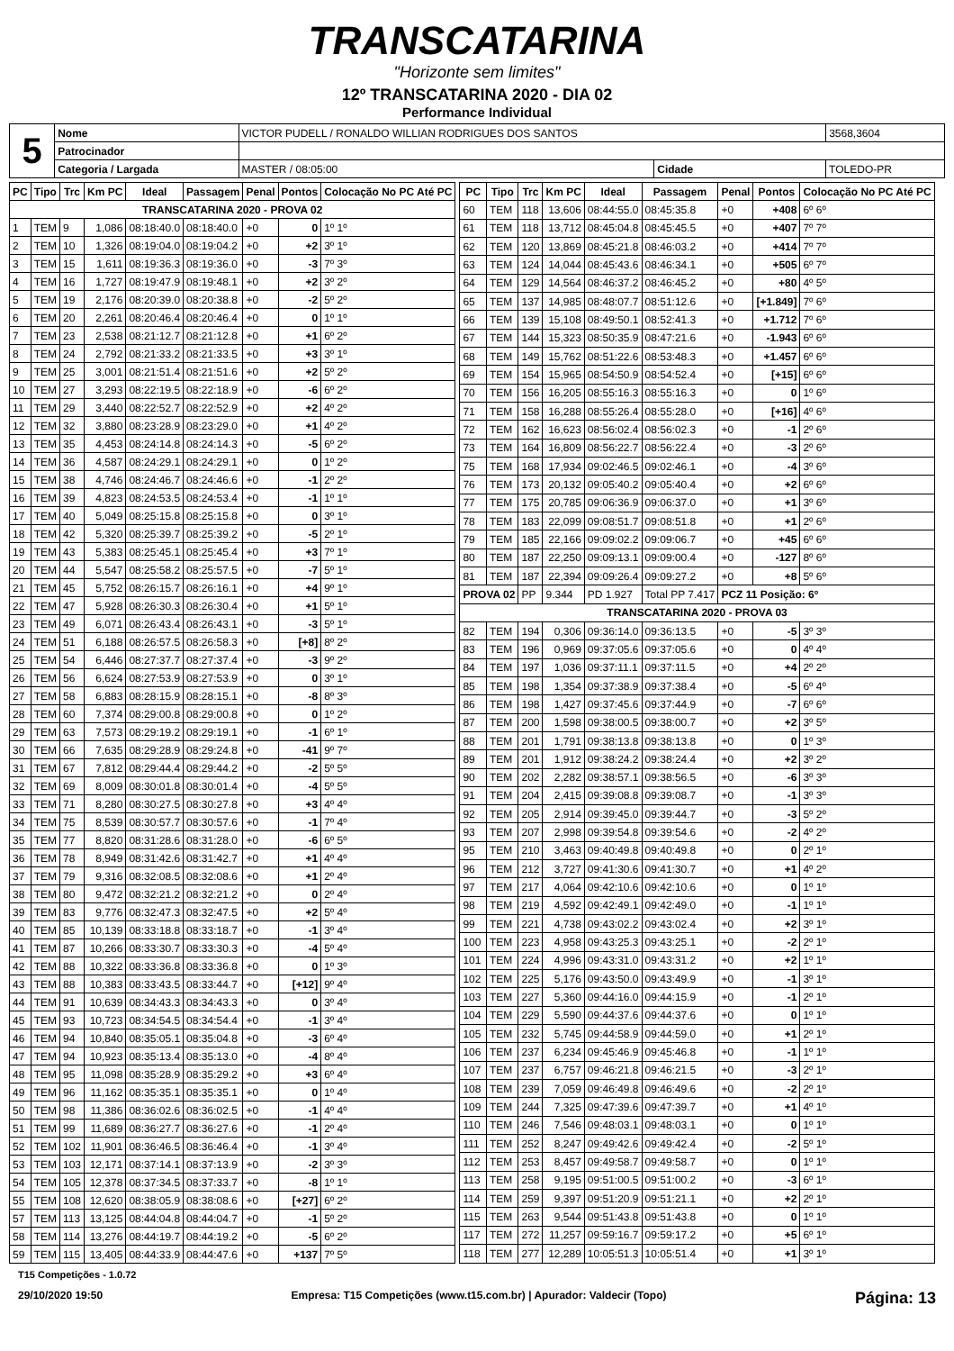TRANSCATARINA
"Horizonte sem limites"
12º TRANSCATARINA 2020 - DIA 02
Performance Individual
| 5 | Nome | VICTOR PUDELL / RONALDO WILLIAN RODRIGUES DOS SANTOS | | | 3568,3604 |
| | Patrocinador | | | | |
| | Categoria / Largada | MASTER / 08:05:00 | Cidade | TOLEDO-PR | |
| PC | Tipo | Trc | Km PC | Ideal | Passagem | Penal | Pontos | Colocação No PC Até PC |
| --- | --- | --- | --- | --- | --- | --- | --- | --- |
| TRANSCATARINA 2020 - PROVA 02 | | | | | | | | |
| 1 | TEM | 9 | 1,086 | 08:18:40.0 | 08:18:40.0 | +0 | 0 | 1º 1º |
| 2 | TEM | 10 | 1,326 | 08:19:04.0 | 08:19:04.2 | +0 | +2 | 3º 1º |
| 3 | TEM | 15 | 1,611 | 08:19:36.3 | 08:19:36.0 | +0 | -3 | 7º 3º |
| 4 | TEM | 16 | 1,727 | 08:19:47.9 | 08:19:48.1 | +0 | +2 | 3º 2º |
| 5 | TEM | 19 | 2,176 | 08:20:39.0 | 08:20:38.8 | +0 | -2 | 5º 2º |
| 6 | TEM | 20 | 2,261 | 08:20:46.4 | 08:20:46.4 | +0 | 0 | 1º 1º |
| 7 | TEM | 23 | 2,538 | 08:21:12.7 | 08:21:12.8 | +0 | +1 | 6º 2º |
| 8 | TEM | 24 | 2,792 | 08:21:33.2 | 08:21:33.5 | +0 | +3 | 3º 1º |
| 9 | TEM | 25 | 3,001 | 08:21:51.4 | 08:21:51.6 | +0 | +2 | 5º 2º |
| 10 | TEM | 27 | 3,293 | 08:22:19.5 | 08:22:18.9 | +0 | -6 | 6º 2º |
| 11 | TEM | 29 | 3,440 | 08:22:52.7 | 08:22:52.9 | +0 | +2 | 4º 2º |
| 12 | TEM | 32 | 3,880 | 08:23:28.9 | 08:23:29.0 | +0 | +1 | 4º 2º |
| 13 | TEM | 35 | 4,453 | 08:24:14.8 | 08:24:14.3 | +0 | -5 | 6º 2º |
| 14 | TEM | 36 | 4,587 | 08:24:29.1 | 08:24:29.1 | +0 | 0 | 1º 2º |
| 15 | TEM | 38 | 4,746 | 08:24:46.7 | 08:24:46.6 | +0 | -1 | 2º 2º |
| 16 | TEM | 39 | 4,823 | 08:24:53.5 | 08:24:53.4 | +0 | -1 | 1º 1º |
| 17 | TEM | 40 | 5,049 | 08:25:15.8 | 08:25:15.8 | +0 | 0 | 3º 1º |
| 18 | TEM | 42 | 5,320 | 08:25:39.7 | 08:25:39.2 | +0 | -5 | 2º 1º |
| 19 | TEM | 43 | 5,383 | 08:25:45.1 | 08:25:45.4 | +0 | +3 | 7º 1º |
| 20 | TEM | 44 | 5,547 | 08:25:58.2 | 08:25:57.5 | +0 | -7 | 5º 1º |
| 21 | TEM | 45 | 5,752 | 08:26:15.7 | 08:26:16.1 | +0 | +4 | 9º 1º |
| 22 | TEM | 47 | 5,928 | 08:26:30.3 | 08:26:30.4 | +0 | +1 | 5º 1º |
| 23 | TEM | 49 | 6,071 | 08:26:43.4 | 08:26:43.1 | +0 | -3 | 5º 1º |
| 24 | TEM | 51 | 6,188 | 08:26:57.5 | 08:26:58.3 | +0 | [+8] | 8º 2º |
| 25 | TEM | 54 | 6,446 | 08:27:37.7 | 08:27:37.4 | +0 | -3 | 9º 2º |
| 26 | TEM | 56 | 6,624 | 08:27:53.9 | 08:27:53.9 | +0 | 0 | 3º 1º |
| 27 | TEM | 58 | 6,883 | 08:28:15.9 | 08:28:15.1 | +0 | -8 | 8º 3º |
| 28 | TEM | 60 | 7,374 | 08:29:00.8 | 08:29:00.8 | +0 | 0 | 1º 2º |
| 29 | TEM | 63 | 7,573 | 08:29:19.2 | 08:29:19.1 | +0 | -1 | 6º 1º |
| 30 | TEM | 66 | 7,635 | 08:29:28.9 | 08:29:24.8 | +0 | -41 | 9º 7º |
| 31 | TEM | 67 | 7,812 | 08:29:44.4 | 08:29:44.2 | +0 | -2 | 5º 5º |
| 32 | TEM | 69 | 8,009 | 08:30:01.8 | 08:30:01.4 | +0 | -4 | 5º 5º |
| 33 | TEM | 71 | 8,280 | 08:30:27.5 | 08:30:27.8 | +0 | +3 | 4º 4º |
| 34 | TEM | 75 | 8,539 | 08:30:57.7 | 08:30:57.6 | +0 | -1 | 7º 4º |
| 35 | TEM | 77 | 8,820 | 08:31:28.6 | 08:31:28.0 | +0 | -6 | 6º 5º |
| 36 | TEM | 78 | 8,949 | 08:31:42.6 | 08:31:42.7 | +0 | +1 | 4º 4º |
| 37 | TEM | 79 | 9,316 | 08:32:08.5 | 08:32:08.6 | +0 | +1 | 2º 4º |
| 38 | TEM | 80 | 9,472 | 08:32:21.2 | 08:32:21.2 | +0 | 0 | 2º 4º |
| 39 | TEM | 83 | 9,776 | 08:32:47.3 | 08:32:47.5 | +0 | +2 | 5º 4º |
| 40 | TEM | 85 | 10,139 | 08:33:18.8 | 08:33:18.7 | +0 | -1 | 3º 4º |
| 41 | TEM | 87 | 10,266 | 08:33:30.7 | 08:33:30.3 | +0 | -4 | 5º 4º |
| 42 | TEM | 88 | 10,322 | 08:33:36.8 | 08:33:36.8 | +0 | 0 | 1º 3º |
| 43 | TEM | 88 | 10,383 | 08:33:43.5 | 08:33:44.7 | +0 | [+12] | 9º 4º |
| 44 | TEM | 91 | 10,639 | 08:34:43.3 | 08:34:43.3 | +0 | 0 | 3º 4º |
| 45 | TEM | 93 | 10,723 | 08:34:54.5 | 08:34:54.4 | +0 | -1 | 3º 4º |
| 46 | TEM | 94 | 10,840 | 08:35:05.1 | 08:35:04.8 | +0 | -3 | 6º 4º |
| 47 | TEM | 94 | 10,923 | 08:35:13.4 | 08:35:13.0 | +0 | -4 | 8º 4º |
| 48 | TEM | 95 | 11,098 | 08:35:28.9 | 08:35:29.2 | +0 | +3 | 6º 4º |
| 49 | TEM | 96 | 11,162 | 08:35:35.1 | 08:35:35.1 | +0 | 0 | 1º 4º |
| 50 | TEM | 98 | 11,386 | 08:36:02.6 | 08:36:02.5 | +0 | -1 | 4º 4º |
| 51 | TEM | 99 | 11,689 | 08:36:27.7 | 08:36:27.6 | +0 | -1 | 2º 4º |
| 52 | TEM | 102 | 11,901 | 08:36:46.5 | 08:36:46.4 | +0 | -1 | 3º 4º |
| 53 | TEM | 103 | 12,171 | 08:37:14.1 | 08:37:13.9 | +0 | -2 | 3º 3º |
| 54 | TEM | 105 | 12,378 | 08:37:34.5 | 08:37:33.7 | +0 | -8 | 1º 1º |
| 55 | TEM | 108 | 12,620 | 08:38:05.9 | 08:38:08.6 | +0 | [+27] | 6º 2º |
| 57 | TEM | 113 | 13,125 | 08:44:04.8 | 08:44:04.7 | +0 | -1 | 5º 2º |
| 58 | TEM | 114 | 13,276 | 08:44:19.7 | 08:44:19.2 | +0 | -5 | 6º 2º |
| 59 | TEM | 115 | 13,405 | 08:44:33.9 | 08:44:47.6 | +0 | +137 | 7º 5º |
| PC | Tipo | Trc | Km PC | Ideal | Passagem | Penal | Pontos | Colocação No PC Até PC |
| --- | --- | --- | --- | --- | --- | --- | --- | --- |
| 60 | TEM | 118 | 13,606 | 08:44:55.0 | 08:45:35.8 | +0 | +408 | 6º 6º |
| 61 | TEM | 118 | 13,712 | 08:45:04.8 | 08:45:45.5 | +0 | +407 | 7º 7º |
| 62 | TEM | 120 | 13,869 | 08:45:21.8 | 08:46:03.2 | +0 | +414 | 7º 7º |
| 63 | TEM | 124 | 14,044 | 08:45:43.6 | 08:46:34.1 | +0 | +505 | 6º 7º |
| 64 | TEM | 129 | 14,564 | 08:46:37.2 | 08:46:45.2 | +0 | +80 | 4º 5º |
| 65 | TEM | 137 | 14,985 | 08:48:07.7 | 08:51:12.6 | +0 | [+1.849] | 7º 6º |
| 66 | TEM | 139 | 15,108 | 08:49:50.1 | 08:52:41.3 | +0 | +1.712 | 7º 6º |
| 67 | TEM | 144 | 15,323 | 08:50:35.9 | 08:47:21.6 | +0 | -1.943 | 6º 6º |
| 68 | TEM | 149 | 15,762 | 08:51:22.6 | 08:53:48.3 | +0 | +1.457 | 6º 6º |
| 69 | TEM | 154 | 15,965 | 08:54:50.9 | 08:54:52.4 | +0 | [+15] | 6º 6º |
| 70 | TEM | 156 | 16,205 | 08:55:16.3 | 08:55:16.3 | +0 | 0 | 1º 6º |
| 71 | TEM | 158 | 16,288 | 08:55:26.4 | 08:55:28.0 | +0 | [+16] | 4º 6º |
| 72 | TEM | 162 | 16,623 | 08:56:02.4 | 08:56:02.3 | +0 | -1 | 2º 6º |
| 73 | TEM | 164 | 16,809 | 08:56:22.7 | 08:56:22.4 | +0 | -3 | 2º 6º |
| 75 | TEM | 168 | 17,934 | 09:02:46.5 | 09:02:46.1 | +0 | -4 | 3º 6º |
| 76 | TEM | 173 | 20,132 | 09:05:40.2 | 09:05:40.4 | +0 | +2 | 6º 6º |
| 77 | TEM | 175 | 20,785 | 09:06:36.9 | 09:06:37.0 | +0 | +1 | 3º 6º |
| 78 | TEM | 183 | 22,099 | 09:08:51.7 | 09:08:51.8 | +0 | +1 | 2º 6º |
| 79 | TEM | 185 | 22,166 | 09:09:02.2 | 09:09:06.7 | +0 | +45 | 6º 6º |
| 80 | TEM | 187 | 22,250 | 09:09:13.1 | 09:09:00.4 | +0 | -127 | 8º 6º |
| 81 | TEM | 187 | 22,394 | 09:09:26.4 | 09:09:27.2 | +0 | +8 | 5º 6º |
| PROVA 02 | | PP | 9.344 | PD 1.927 | Total PP 7.417 | PCZ 11 Posição: 6º | | |
| TRANSCATARINA 2020 - PROVA 03 | | | | | | | | |
| 82 | TEM | 194 | 0,306 | 09:36:14.0 | 09:36:13.5 | +0 | -5 | 3º 3º |
| 83 | TEM | 196 | 0,969 | 09:37:05.6 | 09:37:05.6 | +0 | 0 | 4º 4º |
| 84 | TEM | 197 | 1,036 | 09:37:11.1 | 09:37:11.5 | +0 | +4 | 2º 2º |
| 85 | TEM | 198 | 1,354 | 09:37:38.9 | 09:37:38.4 | +0 | -5 | 6º 4º |
| 86 | TEM | 198 | 1,427 | 09:37:45.6 | 09:37:44.9 | +0 | -7 | 6º 6º |
| 87 | TEM | 200 | 1,598 | 09:38:00.5 | 09:38:00.7 | +0 | +2 | 3º 5º |
| 88 | TEM | 201 | 1,791 | 09:38:13.8 | 09:38:13.8 | +0 | 0 | 1º 3º |
| 89 | TEM | 201 | 1,912 | 09:38:24.2 | 09:38:24.4 | +0 | +2 | 3º 2º |
| 90 | TEM | 202 | 2,282 | 09:38:57.1 | 09:38:56.5 | +0 | -6 | 3º 3º |
| 91 | TEM | 204 | 2,415 | 09:39:08.8 | 09:39:08.7 | +0 | -1 | 3º 3º |
| 92 | TEM | 205 | 2,914 | 09:39:45.0 | 09:39:44.7 | +0 | -3 | 5º 2º |
| 93 | TEM | 207 | 2,998 | 09:39:54.8 | 09:39:54.6 | +0 | -2 | 4º 2º |
| 95 | TEM | 210 | 3,463 | 09:40:49.8 | 09:40:49.8 | +0 | 0 | 2º 1º |
| 96 | TEM | 212 | 3,727 | 09:41:30.6 | 09:41:30.7 | +0 | +1 | 4º 2º |
| 97 | TEM | 217 | 4,064 | 09:42:10.6 | 09:42:10.6 | +0 | 0 | 1º 1º |
| 98 | TEM | 219 | 4,592 | 09:42:49.1 | 09:42:49.0 | +0 | -1 | 1º 1º |
| 99 | TEM | 221 | 4,738 | 09:43:02.2 | 09:43:02.4 | +0 | +2 | 3º 1º |
| 100 | TEM | 223 | 4,958 | 09:43:25.3 | 09:43:25.1 | +0 | -2 | 2º 1º |
| 101 | TEM | 224 | 4,996 | 09:43:31.0 | 09:43:31.2 | +0 | +2 | 1º 1º |
| 102 | TEM | 225 | 5,176 | 09:43:50.0 | 09:43:49.9 | +0 | -1 | 3º 1º |
| 103 | TEM | 227 | 5,360 | 09:44:16.0 | 09:44:15.9 | +0 | -1 | 2º 1º |
| 104 | TEM | 229 | 5,590 | 09:44:37.6 | 09:44:37.6 | +0 | 0 | 1º 1º |
| 105 | TEM | 232 | 5,745 | 09:44:58.9 | 09:44:59.0 | +0 | +1 | 2º 1º |
| 106 | TEM | 237 | 6,234 | 09:45:46.9 | 09:45:46.8 | +0 | -1 | 1º 1º |
| 107 | TEM | 237 | 6,757 | 09:46:21.8 | 09:46:21.5 | +0 | -3 | 2º 1º |
| 108 | TEM | 239 | 7,059 | 09:46:49.8 | 09:46:49.6 | +0 | -2 | 2º 1º |
| 109 | TEM | 244 | 7,325 | 09:47:39.6 | 09:47:39.7 | +0 | +1 | 4º 1º |
| 110 | TEM | 246 | 7,546 | 09:48:03.1 | 09:48:03.1 | +0 | 0 | 1º 1º |
| 111 | TEM | 252 | 8,247 | 09:49:42.6 | 09:49:42.4 | +0 | -2 | 5º 1º |
| 112 | TEM | 253 | 8,457 | 09:49:58.7 | 09:49:58.7 | +0 | 0 | 1º 1º |
| 113 | TEM | 258 | 9,195 | 09:51:00.5 | 09:51:00.2 | +0 | -3 | 6º 1º |
| 114 | TEM | 259 | 9,397 | 09:51:20.9 | 09:51:21.1 | +0 | +2 | 2º 1º |
| 115 | TEM | 263 | 9,544 | 09:51:43.8 | 09:51:43.8 | +0 | 0 | 1º 1º |
| 117 | TEM | 272 | 11,257 | 09:59:16.7 | 09:59:17.2 | +0 | +5 | 6º 1º |
| 118 | TEM | 277 | 12,289 | 10:05:51.3 | 10:05:51.4 | +0 | +1 | 3º 1º |
T15 Competições - 1.0.72
29/10/2020 19:50 Empresa: T15 Competições (www.t15.com.br) | Apurador: Valdecir (Topo) Página: 13